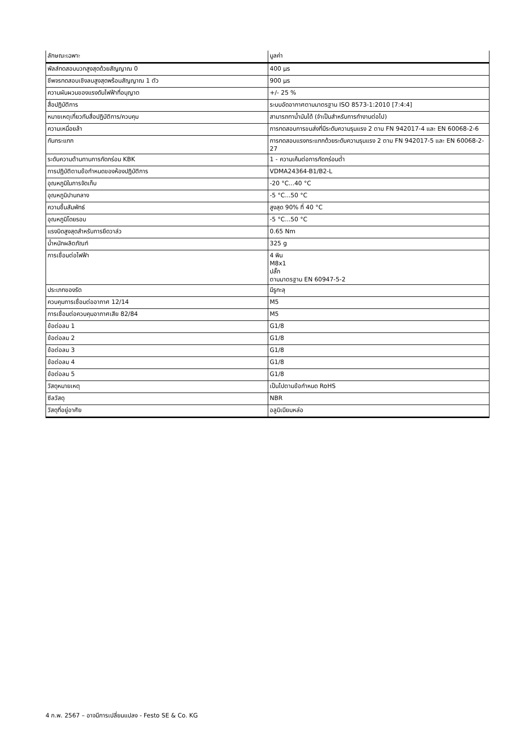| ลักษณะเฉพาะ | มูลค่า |
| --- | --- |
| พัลส์ทดสอบบวกสูงสุดด้วยสัญญาณ 0 | 400 µs |
| ชีพจรทดสอบเชิงลบสูงสุดพร้อมสัญญาณ 1 ตัว | 900 µs |
| ความผันผวนของแรงดันไฟฟ้าที่อนุญาต | +/- 25 % |
| สื่อปฏิบัติการ | ระบบอัดอากาศตามมาตรฐาน ISO 8573-1:2010 [7:4:4] |
| หมายเหตุเกี่ยวกับสื่อปฏิบัติการ/ควบคุม | สามารถทาน้ำมันได้ (จำเป็นสำหรับการทำงานต่อไป) |
| ความเหนื่อยล้า | การทดสอบการขนส่งที่มีระดับความรุนแรง 2 ตาม FN 942017-4 และ EN 60068-2-6 |
| กันกระแทก | การทดสอบแรงกระแทกด้วยระดับความรุนแรง 2 ตาม FN 942017-5 และ EN 60068-2-27 |
| ระดับความต้านทานการกัดกร่อน KBK | 1 - ความเค้นต่อการกัดกร่อนต่ำ |
| การปฏิบัติตามข้อกำหนดของห้องปฏิบัติการ | VDMA24364-B1/B2-L |
| อุณหภูมิในการจัดเก็บ | -20 °C...40 °C |
| อุณหภูมิปานกลาง | -5 °C...50 °C |
| ความชื้นสัมพัทธ์ | สูงสุด 90% ที่ 40 °C |
| อุณหภูมิโดยรอบ | -5 °C...50 °C |
| แรงบิดสูงสุดสำหรับการยึดวาล์ว | 0.65 Nm |
| น้ำหนักผลิตภัณฑ์ | 325 g |
| การเชื่อมต่อไฟฟ้า | 4 พิน M8x1 ปลั๊ก ตามมาตรฐาน EN 60947-5-2 |
| ประเภทของรัด | มีรูทะลุ |
| ควบคุมการเชื่อมต่ออากาศ 12/14 | M5 |
| การเชื่อมต่อควบคุมอากาศเสีย 82/84 | M5 |
| ข้อต่อลม 1 | G1/8 |
| ข้อต่อลม 2 | G1/8 |
| ข้อต่อลม 3 | G1/8 |
| ข้อต่อลม 4 | G1/8 |
| ข้อต่อลม 5 | G1/8 |
| วัสดุหมายเหตุ | เป็นไปตามข้อกำหนด RoHS |
| ซีลวัสดุ | NBR |
| วัสดุที่อยู่อาศัย | อลูมิเนียมหล่อ |
4 ก.พ. 2567 – อาจมีการเปลี่ยนแปลง - Festo SE & Co. KG